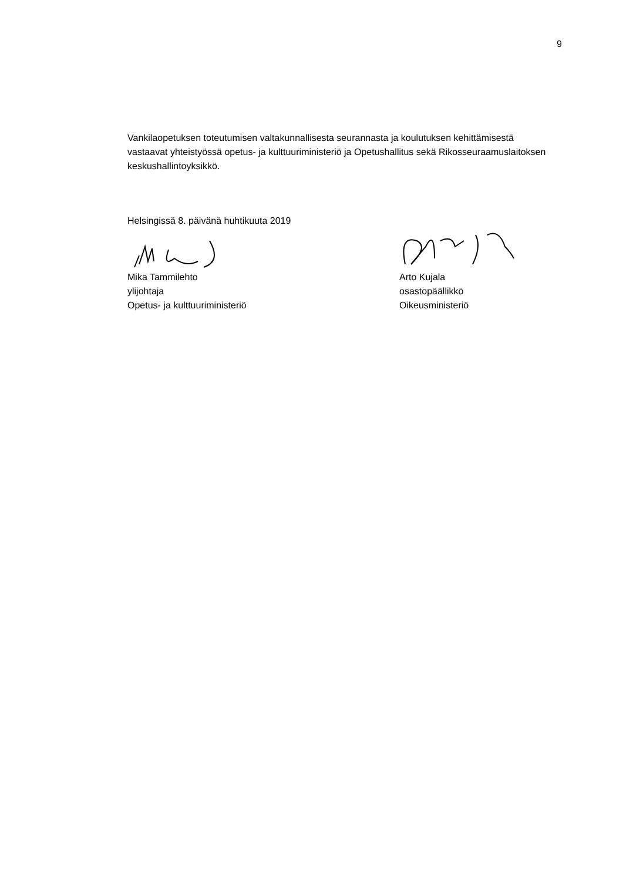9
Vankilaopetuksen toteutumisen valtakunnallisesta seurannasta ja koulutuksen kehittämisestä vastaavat yhteistyössä opetus- ja kulttuuriministeriö ja Opetushallitus sekä Rikosseuraamuslaitoksen keskushallintoyksikkö.
Helsingissä 8. päivänä huhtikuuta 2019
Mika Tammilehto
ylijohtaja
Opetus- ja kulttuuriministeriö
Arto Kujala
osastopäällikkö
Oikeusministeriö